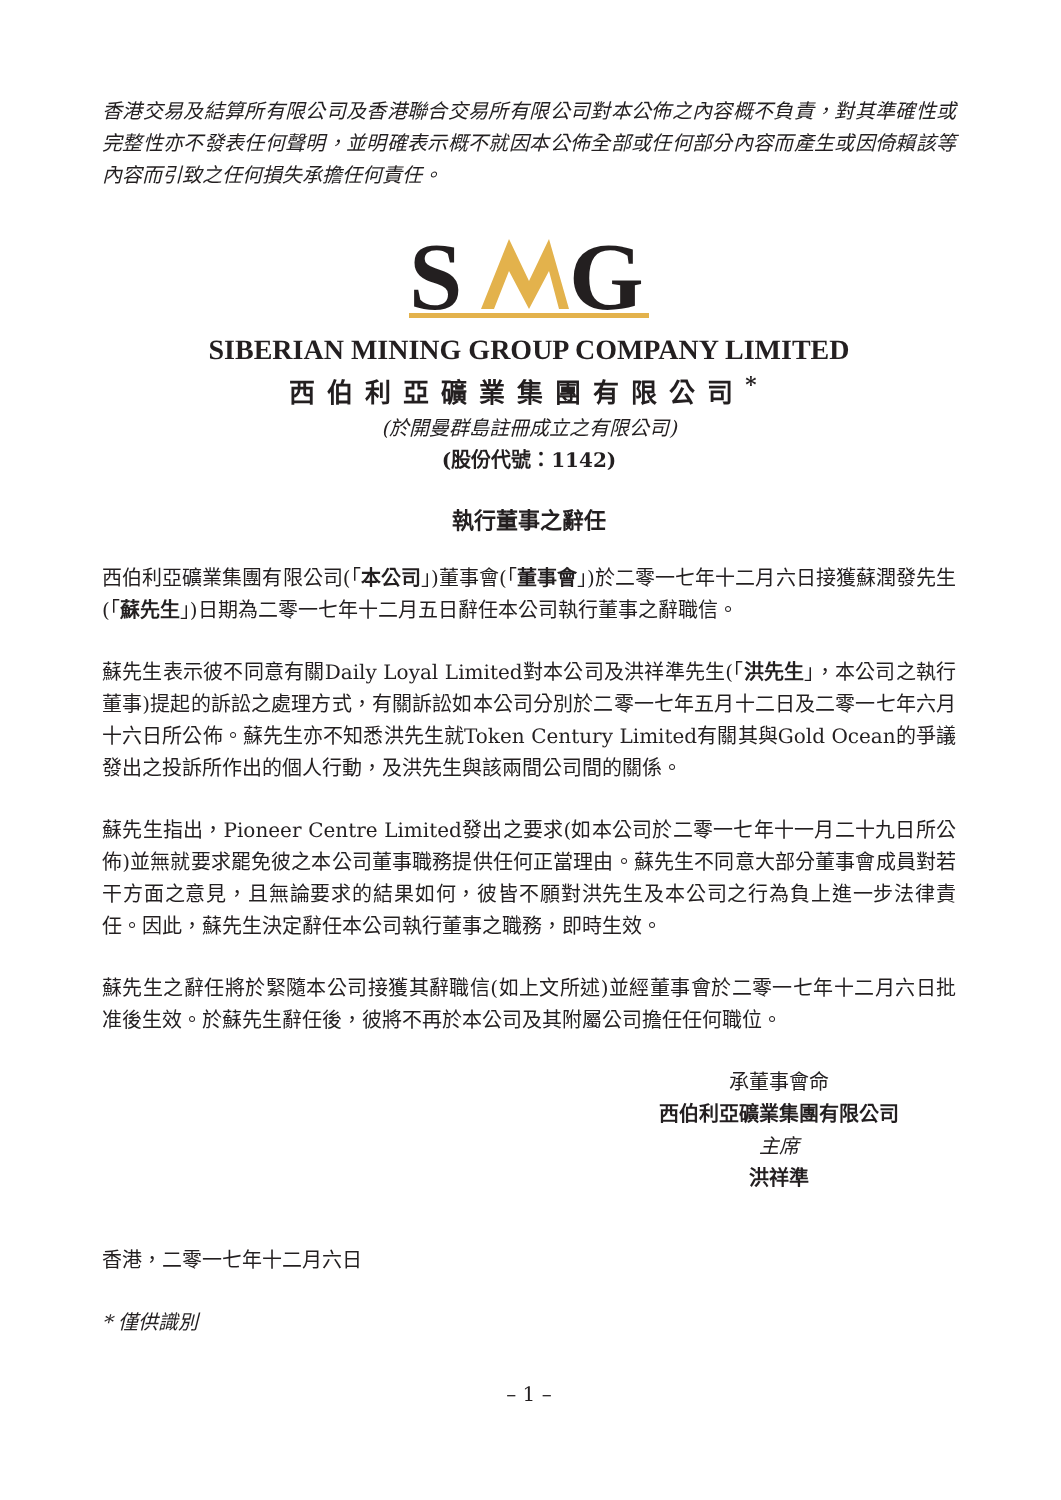香港交易及結算所有限公司及香港聯合交易所有限公司對本公佈之內容概不負責，對其準確性或完整性亦不發表任何聲明，並明確表示概不就因本公佈全部或任何部分內容而產生或因倚賴該等內容而引致之任何損失承擔任何責任。
S
G
SIBERIAN MINING GROUP COMPANY LIMITED
西伯利亞礦業集團有限公司<sup>*</sup>
(於開曼群島註冊成立之有限公司)
(股份代號：1142)
執行董事之辭任
西伯利亞礦業集團有限公司(「本公司」)董事會(「董事會」)於二零一七年十二月六日接獲蘇潤發先生(「蘇先生」)日期為二零一七年十二月五日辭任本公司執行董事之辭職信。
蘇先生表示彼不同意有關Daily Loyal Limited對本公司及洪祥準先生(「洪先生」，本公司之執行董事)提起的訴訟之處理方式，有關訴訟如本公司分別於二零一七年五月十二日及二零一七年六月十六日所公佈。蘇先生亦不知悉洪先生就Token Century Limited有關其與Gold Ocean的爭議發出之投訴所作出的個人行動，及洪先生與該兩間公司間的關係。
蘇先生指出，Pioneer Centre Limited發出之要求(如本公司於二零一七年十一月二十九日所公佈)並無就要求罷免彼之本公司董事職務提供任何正當理由。蘇先生不同意大部分董事會成員對若干方面之意見，且無論要求的結果如何，彼皆不願對洪先生及本公司之行為負上進一步法律責任。因此，蘇先生決定辭任本公司執行董事之職務，即時生效。
蘇先生之辭任將於緊隨本公司接獲其辭職信(如上文所述)並經董事會於二零一七年十二月六日批准後生效。於蘇先生辭任後，彼將不再於本公司及其附屬公司擔任任何職位。
承董事會命
西伯利亞礦業集團有限公司
主席
洪祥準
香港，二零一七年十二月六日
* 僅供識別
– 1 –